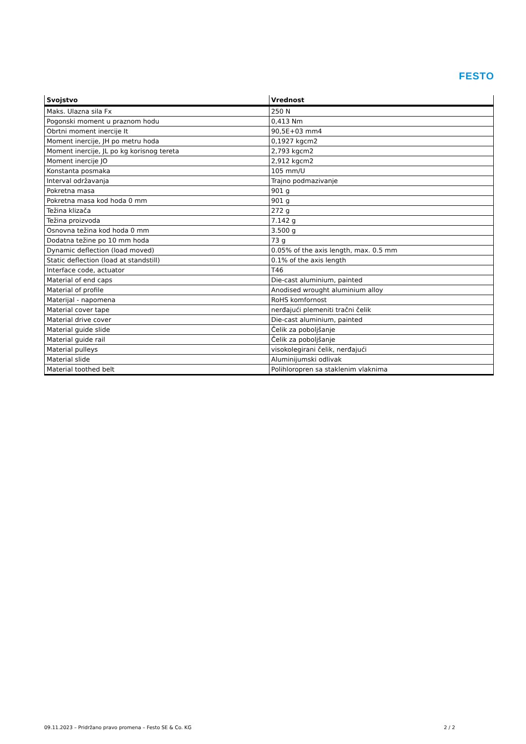FESTO
| Svojstvo | Vrednost |
| --- | --- |
| Maks. Ulazna sila Fx | 250 N |
| Pogonski moment u praznom hodu | 0,413 Nm |
| Obrtni moment inercije It | 90,5E+03 mm4 |
| Moment inercije, JH po metru hoda | 0,1927 kgcm2 |
| Moment inercije, JL po kg korisnog tereta | 2,793 kgcm2 |
| Moment inercije JO | 2,912 kgcm2 |
| Konstanta posmaka | 105 mm/U |
| Interval održavanja | Trajno podmazivanje |
| Pokretna masa | 901 g |
| Pokretna masa kod hoda 0 mm | 901 g |
| Težina klizača | 272 g |
| Težina proizvoda | 7.142 g |
| Osnovna težina kod hoda 0 mm | 3.500 g |
| Dodatna težine po 10 mm hoda | 73 g |
| Dynamic deflection (load moved) | 0.05% of the axis length, max. 0.5 mm |
| Static deflection (load at standstill) | 0.1% of the axis length |
| Interface code, actuator | T46 |
| Material of end caps | Die-cast aluminium, painted |
| Material of profile | Anodised wrought aluminium alloy |
| Materijal - napomena | RoHS komfornost |
| Material cover tape | nerđajući plemeniti tračni čelik |
| Material drive cover | Die-cast aluminium, painted |
| Material guide slide | Čelik za poboljšanje |
| Material guide rail | Čelik za poboljšanje |
| Material pulleys | visokolegirani čelik, nerđajući |
| Material slide | Aluminijumski odlivak |
| Material toothed belt | Polihloropren sa staklenim vlaknima |
09.11.2023 – Pridržano pravo promena – Festo SE & Co. KG 2 / 2